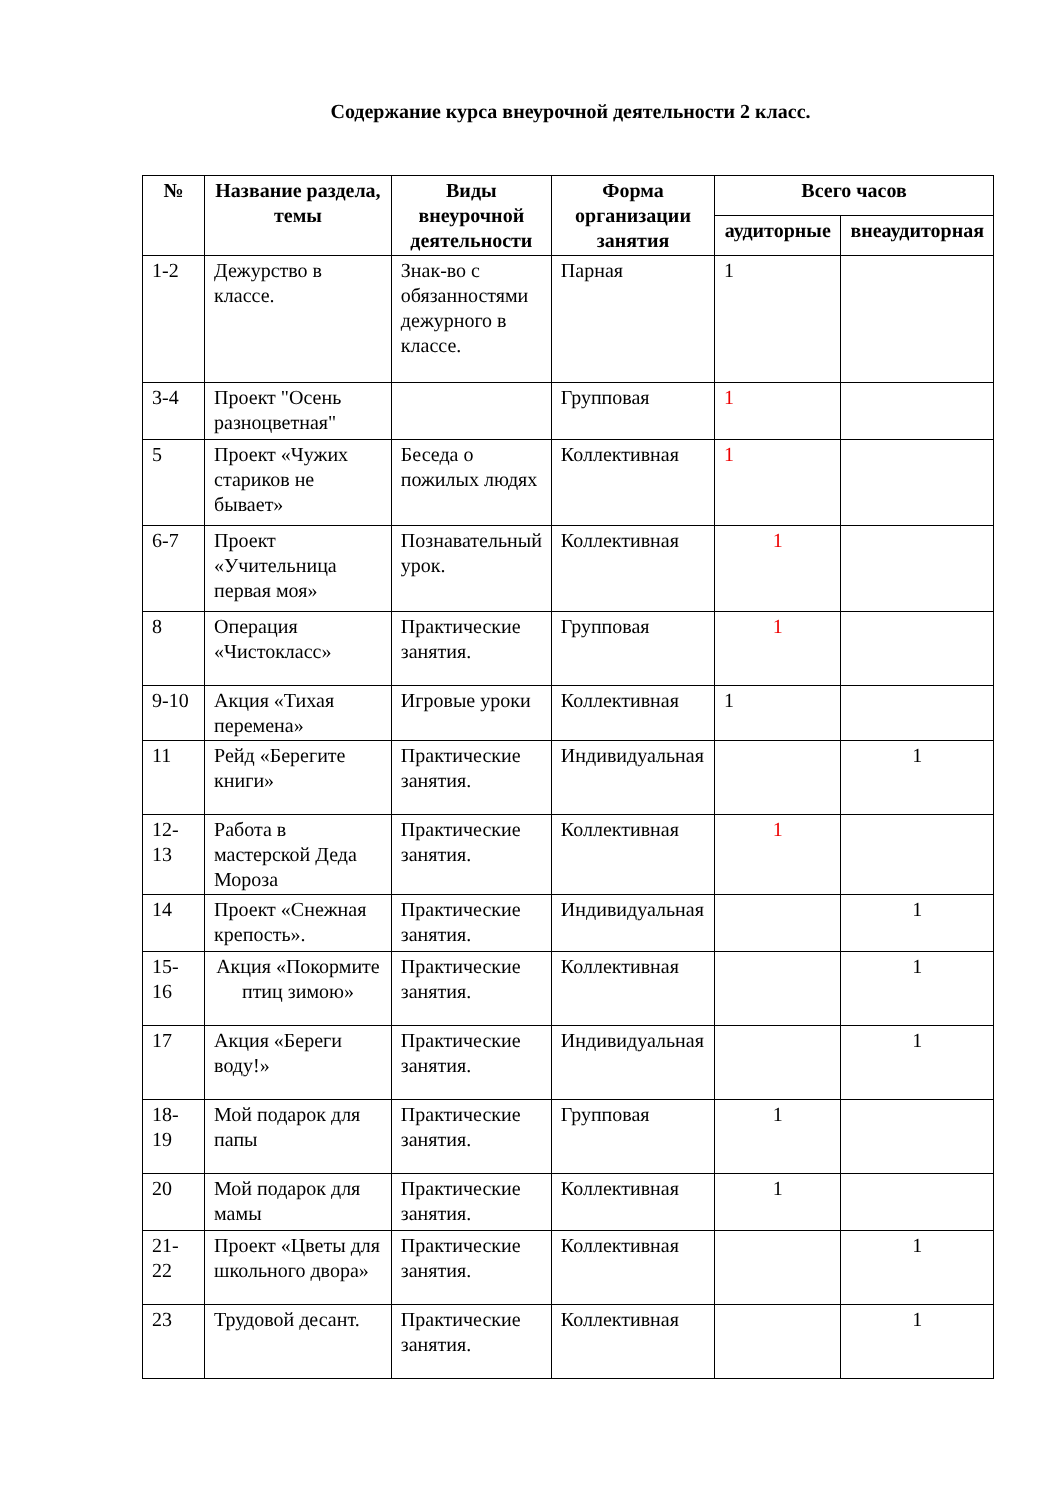Содержание курса внеурочной деятельности 2 класс.
| № | Название раздела, темы | Виды внеурочной деятельности | Форма организации занятия | Всего часов | |
| --- | --- | --- | --- | --- | --- |
| | | | | аудиторные | внеаудиторная |
| 1-2 | Дежурство в классе. | Знак-во с обязанностями дежурного в классе. | Парная | 1 | |
| 3-4 | Проект "Осень разноцветная" | | Групповая | 1 | |
| 5 | Проект «Чужих стариков не бывает» | Беседа о пожилых людях | Коллективная | 1 | |
| 6-7 | Проект «Учительница первая моя» | Познавательный урок. | Коллективная | 1 | |
| 8 | Операция «Чистокласс» | Практические занятия. | Групповая | 1 | |
| 9-10 | Акция «Тихая перемена» | Игровые уроки | Коллективная | 1 | |
| 11 | Рейд «Берегите книги» | Практические занятия. | Индивидуальная | | 1 |
| 12-13 | Работа в мастерской Деда Мороза | Практические занятия. | Коллективная | 1 | |
| 14 | Проект «Снежная крепость». | Практические занятия. | Индивидуальная | | 1 |
| 15-16 | Акция «Покормите птиц зимою» | Практические занятия. | Коллективная | | 1 |
| 17 | Акция «Береги воду!» | Практические занятия. | Индивидуальная | | 1 |
| 18-19 | Мой подарок для папы | Практические занятия. | Групповая | 1 | |
| 20 | Мой подарок для мамы | Практические занятия. | Коллективная | 1 | |
| 21-22 | Проект «Цветы для школьного двора» | Практические занятия. | Коллективная | | 1 |
| 23 | Трудовой десант. | Практические занятия. | Коллективная | | 1 |